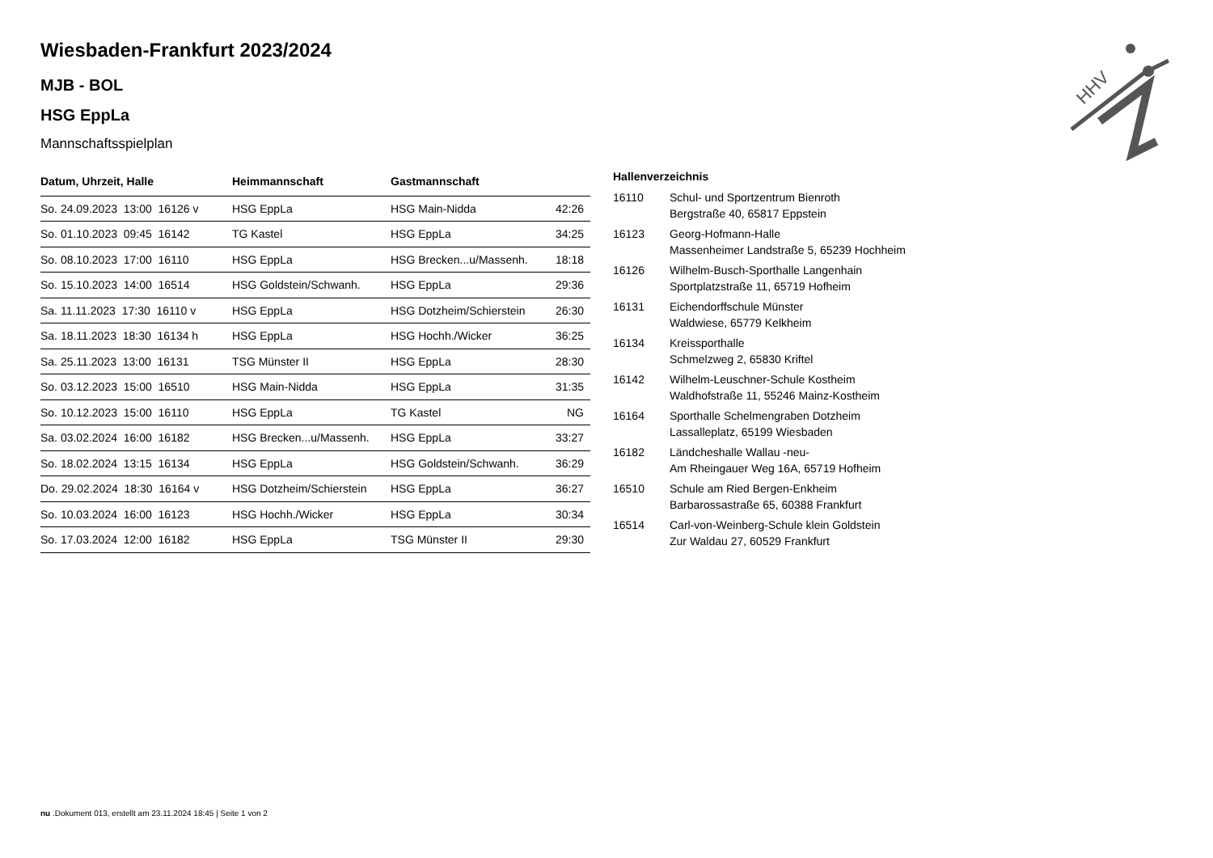Wiesbaden-Frankfurt 2023/2024
MJB - BOL
HSG EppLa
Mannschaftsspielplan
| Datum, Uhrzeit, Halle | Heimmannschaft | Gastmannschaft | |
| --- | --- | --- | --- |
| So. 24.09.2023 13:00 16126 v | HSG EppLa | HSG Main-Nidda | 42:26 |
| So. 01.10.2023 09:45 16142 | TG Kastel | HSG EppLa | 34:25 |
| So. 08.10.2023 17:00 16110 | HSG EppLa | HSG Brecken...u/Massenh. | 18:18 |
| So. 15.10.2023 14:00 16514 | HSG Goldstein/Schwanh. | HSG EppLa | 29:36 |
| Sa. 11.11.2023 17:30 16110 v | HSG EppLa | HSG Dotzheim/Schierstein | 26:30 |
| Sa. 18.11.2023 18:30 16134 h | HSG EppLa | HSG Hochh./Wicker | 36:25 |
| Sa. 25.11.2023 13:00 16131 | TSG Münster II | HSG EppLa | 28:30 |
| So. 03.12.2023 15:00 16510 | HSG Main-Nidda | HSG EppLa | 31:35 |
| So. 10.12.2023 15:00 16110 | HSG EppLa | TG Kastel | NG |
| Sa. 03.02.2024 16:00 16182 | HSG Brecken...u/Massenh. | HSG EppLa | 33:27 |
| So. 18.02.2024 13:15 16134 | HSG EppLa | HSG Goldstein/Schwanh. | 36:29 |
| Do. 29.02.2024 18:30 16164 v | HSG Dotzheim/Schierstein | HSG EppLa | 36:27 |
| So. 10.03.2024 16:00 16123 | HSG Hochh./Wicker | HSG EppLa | 30:34 |
| So. 17.03.2024 12:00 16182 | HSG EppLa | TSG Münster II | 29:30 |
Hallenverzeichnis
| 16110 | Schul- und Sportzentrum Bienroth Bergstraße 40, 65817 Eppstein |
| 16123 | Georg-Hofmann-Halle Massenheimer Landstraße 5, 65239 Hochheim |
| 16126 | Wilhelm-Busch-Sporthalle Langenhain Sportplatzstraße 11, 65719 Hofheim |
| 16131 | Eichendorffschule Münster Waldwiese, 65779 Kelkheim |
| 16134 | Kreissporthalle Schmelzweg 2, 65830 Kriftel |
| 16142 | Wilhelm-Leuschner-Schule Kostheim Waldhofstraße 11, 55246 Mainz-Kostheim |
| 16164 | Sporthalle Schelmengraben Dotzheim Lassalleplatz, 65199 Wiesbaden |
| 16182 | Ländcheshalle Wallau -neu- Am Rheingauer Weg 16A, 65719 Hofheim |
| 16510 | Schule am Ried Bergen-Enkheim Barbarossastraße 65, 60388 Frankfurt |
| 16514 | Carl-von-Weinberg-Schule klein Goldstein Zur Waldau 27, 60529 Frankfurt |
HHV
nu .Dokument 013, erstellt am 23.11.2024 18:45 | Seite 1 von 2